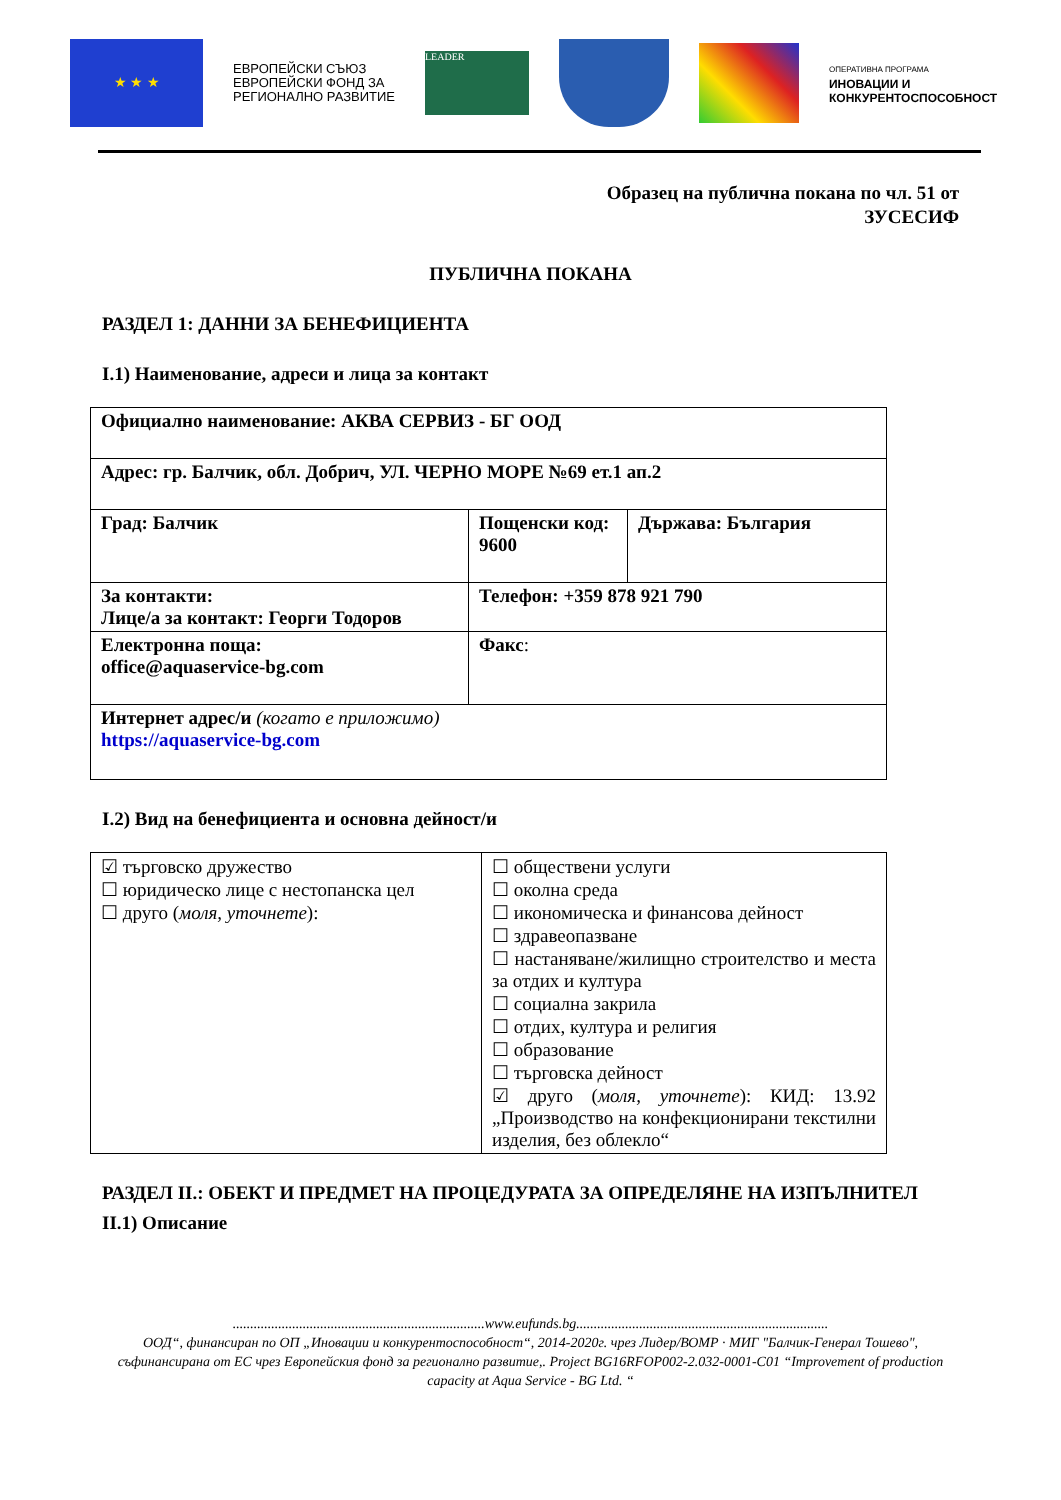★ ★ ★
ЕВРОПЕЙСКИ СЪЮЗ
ЕВРОПЕЙСКИ ФОНД ЗА
РЕГИОНАЛНО РАЗВИТИЕ
LEADER
ОПЕРАТИВНА ПРОГРАМА
ИНОВАЦИИ И
КОНКУРЕНТОСПОСОБНОСТ
Образец на публична покана по чл. 51 от
ЗУСЕСИФ
ПУБЛИЧНА ПОКАНА
РАЗДЕЛ 1: ДАННИ ЗА БЕНЕФИЦИЕНТА
I.1) Наименование, адреси и лица за контакт
| Официално наименование: АКВА СЕРВИЗ - БГ ООД | | |
| Адрес: гр. Балчик, обл. Добрич, УЛ. ЧЕРНО МОРЕ №69 ет.1 ап.2 | | |
| Град: Балчик | Пощенски код: 9600 | Държава: България |
| За контакти: Лице/а за контакт: Георги Тодоров | Телефон: +359 878 921 790 | |
| Електронна поща: office@aquaservice-bg.com | Факс : | |
| Интернет адрес/и (когато е приложимо) https://aquaservice-bg.com | | |
I.2) Вид на бенефициента и основна дейност/и
| ☑ търговско дружество ☐ юридическо лице с нестопанска цел ☐ друго ( моля, уточнете ): | ☐ обществени услуги ☐ околна среда ☐ икономическа и финансова дейност ☐ здравеопазване ☐ настаняване/жилищно строителство и места за отдих и култура ☐ социална закрила ☐ отдих, култура и религия ☐ образование ☐ търговска дейност ☑ друго ( моля, уточнете ): КИД: 13.92 „Производство на конфекционирани текстилни изделия, без облекло“ |
РАЗДЕЛ II.: ОБЕКТ И ПРЕДМЕТ НА ПРОЦЕДУРАТА ЗА ОПРЕДЕЛЯНЕ НА ИЗПЪЛНИТЕЛ
II.1) Описание
........................................................................www.eufunds.bg........................................................................
ООД“, финансиран по ОП „Иновации и конкурентоспособност“, 2014-2020г. чрез Лидер/ВОМР · МИГ "Балчик-Генерал Тошево", съфинансирана от ЕС чрез Европейския фонд за регионално развитие,. Project BG16RFOP002-2.032-0001-C01 “Improvement of production capacity at Aqua Service - BG Ltd. “